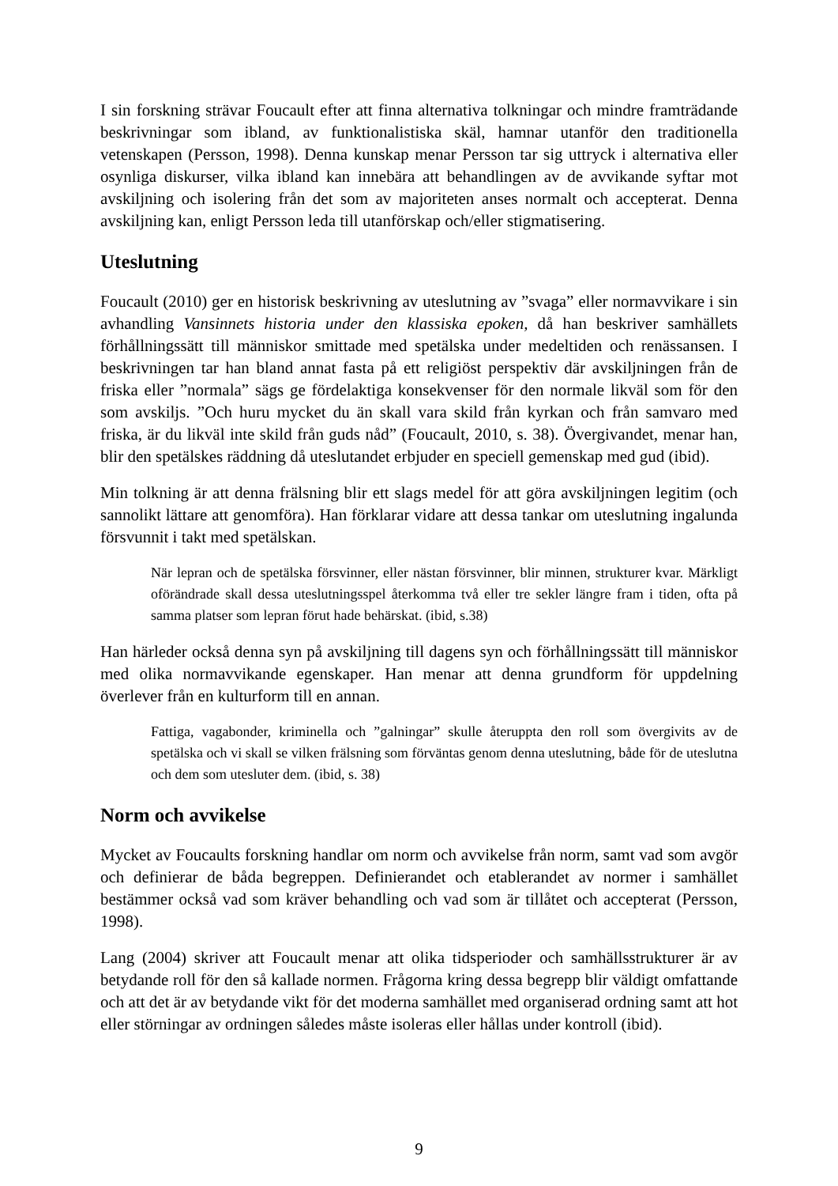I sin forskning strävar Foucault efter att finna alternativa tolkningar och mindre framträdande beskrivningar som ibland, av funktionalistiska skäl, hamnar utanför den traditionella vetenskapen (Persson, 1998). Denna kunskap menar Persson tar sig uttryck i alternativa eller osynliga diskurser, vilka ibland kan innebära att behandlingen av de avvikande syftar mot avskiljning och isolering från det som av majoriteten anses normalt och accepterat. Denna avskiljning kan, enligt Persson leda till utanförskap och/eller stigmatisering.
Uteslutning
Foucault (2010) ger en historisk beskrivning av uteslutning av ”svaga” eller normavvikare i sin avhandling Vansinnets historia under den klassiska epoken, då han beskriver samhällets förhållningssätt till människor smittade med spetälska under medeltiden och renässansen. I beskrivningen tar han bland annat fasta på ett religiöst perspektiv där avskiljningen från de friska eller ”normala” sägs ge fördelaktiga konsekvenser för den normale likväl som för den som avskiljs. ”Och huru mycket du än skall vara skild från kyrkan och från samvaro med friska, är du likväl inte skild från guds nåd” (Foucault, 2010, s. 38). Övergivandet, menar han, blir den spetälskes räddning då uteslutandet erbjuder en speciell gemenskap med gud (ibid).
Min tolkning är att denna frälsning blir ett slags medel för att göra avskiljningen legitim (och sannolikt lättare att genomföra). Han förklarar vidare att dessa tankar om uteslutning ingalunda försvunnit i takt med spetälskan.
När lepran och de spetälska försvinner, eller nästan försvinner, blir minnen, strukturer kvar. Märkligt oförändrade skall dessa uteslutningsspel återkomma två eller tre sekler längre fram i tiden, ofta på samma platser som lepran förut hade behärskat. (ibid, s.38)
Han härleder också denna syn på avskiljning till dagens syn och förhållningssätt till människor med olika normavvikande egenskaper. Han menar att denna grundform för uppdelning överlever från en kulturform till en annan.
Fattiga, vagabonder, kriminella och ”galningar” skulle återuppta den roll som övergivits av de spetälska och vi skall se vilken frälsning som förväntas genom denna uteslutning, både för de uteslutna och dem som utesluter dem. (ibid, s. 38)
Norm och avvikelse
Mycket av Foucaults forskning handlar om norm och avvikelse från norm, samt vad som avgör och definierar de båda begreppen. Definierandet och etablerandet av normer i samhället bestämmer också vad som kräver behandling och vad som är tillåtet och accepterat (Persson, 1998).
Lang (2004) skriver att Foucault menar att olika tidsperioder och samhällsstrukturer är av betydande roll för den så kallade normen. Frågorna kring dessa begrepp blir väldigt omfattande och att det är av betydande vikt för det moderna samhället med organiserad ordning samt att hot eller störningar av ordningen således måste isoleras eller hållas under kontroll (ibid).
9